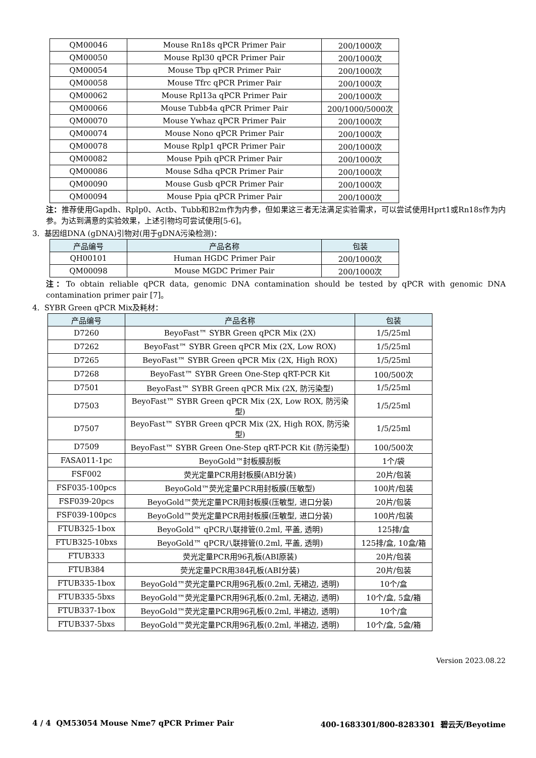| QM00046 | Mouse Rn18s qPCR Primer Pair | 200/1000次 |
| QM00050 | Mouse Rpl30 qPCR Primer Pair | 200/1000次 |
| QM00054 | Mouse Tbp qPCR Primer Pair | 200/1000次 |
| QM00058 | Mouse Tfrc qPCR Primer Pair | 200/1000次 |
| QM00062 | Mouse Rpl13a qPCR Primer Pair | 200/1000次 |
| QM00066 | Mouse Tubb4a qPCR Primer Pair | 200/1000/5000次 |
| QM00070 | Mouse Ywhaz qPCR Primer Pair | 200/1000次 |
| QM00074 | Mouse Nono qPCR Primer Pair | 200/1000次 |
| QM00078 | Mouse Rplp1 qPCR Primer Pair | 200/1000次 |
| QM00082 | Mouse Ppih qPCR Primer Pair | 200/1000次 |
| QM00086 | Mouse Sdha qPCR Primer Pair | 200/1000次 |
| QM00090 | Mouse Gusb qPCR Primer Pair | 200/1000次 |
| QM00094 | Mouse Ppia qPCR Primer Pair | 200/1000次 |
注：推荐使用Gapdh、Rplp0、Actb、Tubb和B2m作为内参，但如果这三者无法满足实验需求，可以尝试使用Hprt1或Rn18s作为内参。为达到满意的实验效果，上述引物均可尝试使用[5-6]。
3. 基因组DNA (gDNA)引物对(用于gDNA污染检测)：
| 产品编号 | 产品名称 | 包装 |
| --- | --- | --- |
| QH00101 | Human HGDC Primer Pair | 200/1000次 |
| QM00098 | Mouse MGDC Primer Pair | 200/1000次 |
注：To obtain reliable qPCR data, genomic DNA contamination should be tested by qPCR with genomic DNA contamination primer pair [7]。
4. SYBR Green qPCR Mix及耗材：
| 产品编号 | 产品名称 | 包装 |
| --- | --- | --- |
| D7260 | BeyoFast™ SYBR Green qPCR Mix (2X) | 1/5/25ml |
| D7262 | BeyoFast™ SYBR Green qPCR Mix (2X, Low ROX) | 1/5/25ml |
| D7265 | BeyoFast™ SYBR Green qPCR Mix (2X, High ROX) | 1/5/25ml |
| D7268 | BeyoFast™ SYBR Green One-Step qRT-PCR Kit | 100/500次 |
| D7501 | BeyoFast™ SYBR Green qPCR Mix (2X, 防污染型) | 1/5/25ml |
| D7503 | BeyoFast™ SYBR Green qPCR Mix (2X, Low ROX, 防污染型) | 1/5/25ml |
| D7507 | BeyoFast™ SYBR Green qPCR Mix (2X, High ROX, 防污染型) | 1/5/25ml |
| D7509 | BeyoFast™ SYBR Green One-Step qRT-PCR Kit (防污染型) | 100/500次 |
| FASA011-1pc | BeyoGold™封板膜刮板 | 1个/袋 |
| FSF002 | 荧光定量PCR用封板膜(ABI分装) | 20片/包装 |
| FSF035-100pcs | BeyoGold™荧光定量PCR用封板膜(压敏型) | 100片/包装 |
| FSF039-20pcs | BeyoGold™荧光定量PCR用封板膜(压敏型, 进口分装) | 20片/包装 |
| FSF039-100pcs | BeyoGold™荧光定量PCR用封板膜(压敏型, 进口分装) | 100片/包装 |
| FTUB325-1box | BeyoGold™ qPCR八联排管(0.2ml, 平盖, 透明) | 125排/盒 |
| FTUB325-10bxs | BeyoGold™ qPCR八联排管(0.2ml, 平盖, 透明) | 125排/盒, 10盒/箱 |
| FTUB333 | 荧光定量PCR用96孔板(ABI原装) | 20片/包装 |
| FTUB384 | 荧光定量PCR用384孔板(ABI分装) | 20片/包装 |
| FTUB335-1box | BeyoGold™荧光定量PCR用96孔板(0.2ml, 无裙边, 透明) | 10个/盒 |
| FTUB335-5bxs | BeyoGold™荧光定量PCR用96孔板(0.2ml, 无裙边, 透明) | 10个/盒, 5盒/箱 |
| FTUB337-1box | BeyoGold™荧光定量PCR用96孔板(0.2ml, 半裙边, 透明) | 10个/盒 |
| FTUB337-5bxs | BeyoGold™荧光定量PCR用96孔板(0.2ml, 半裙边, 透明) | 10个/盒, 5盒/箱 |
Version 2023.08.22
4 / 4 QM53054 Mouse Nme7 qPCR Primer Pair 400-1683301/800-8283301 碧云天/Beyotime